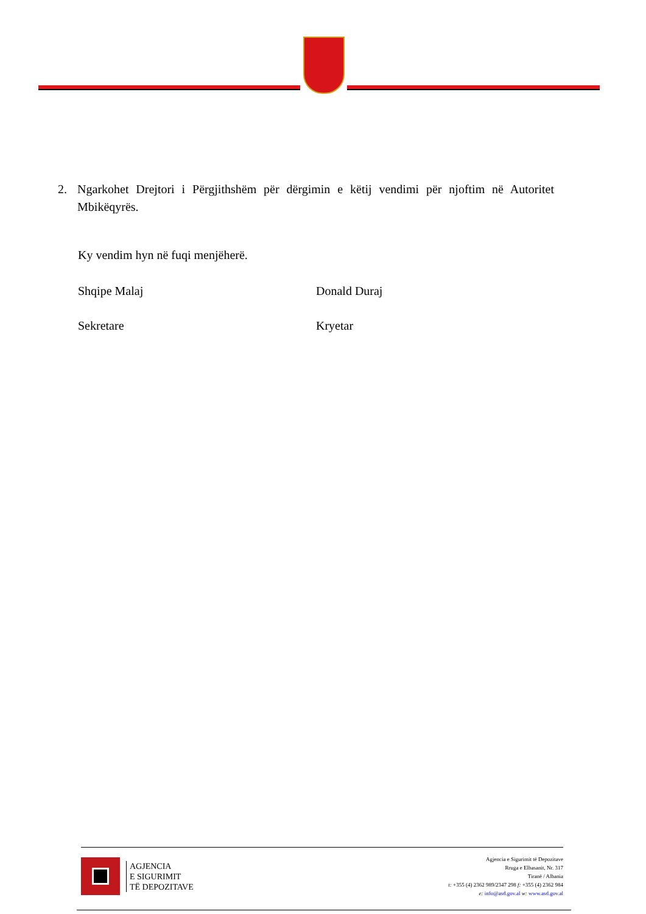2. Ngarkohet Drejtori i Përgjithshëm për dërgimin e këtij vendimi për njoftim në Autoritet Mbikëqyrës.
Ky vendim hyn në fuqi menjëherë.
Shqipe Malaj Donald Duraj
Sekretare Kryetar
AGJENCIA
E SIGURIMIT
TË DEPOZITAVE
Agjencia e Sigurimit të Depozitave
Rruga e Elbasanit, Nr. 317
Tiranë / Albania
t: +355 (4) 2362 989/2347 298 f: +355 (4) 2362 984
e: info@asd.gov.al w: www.asd.gov.al